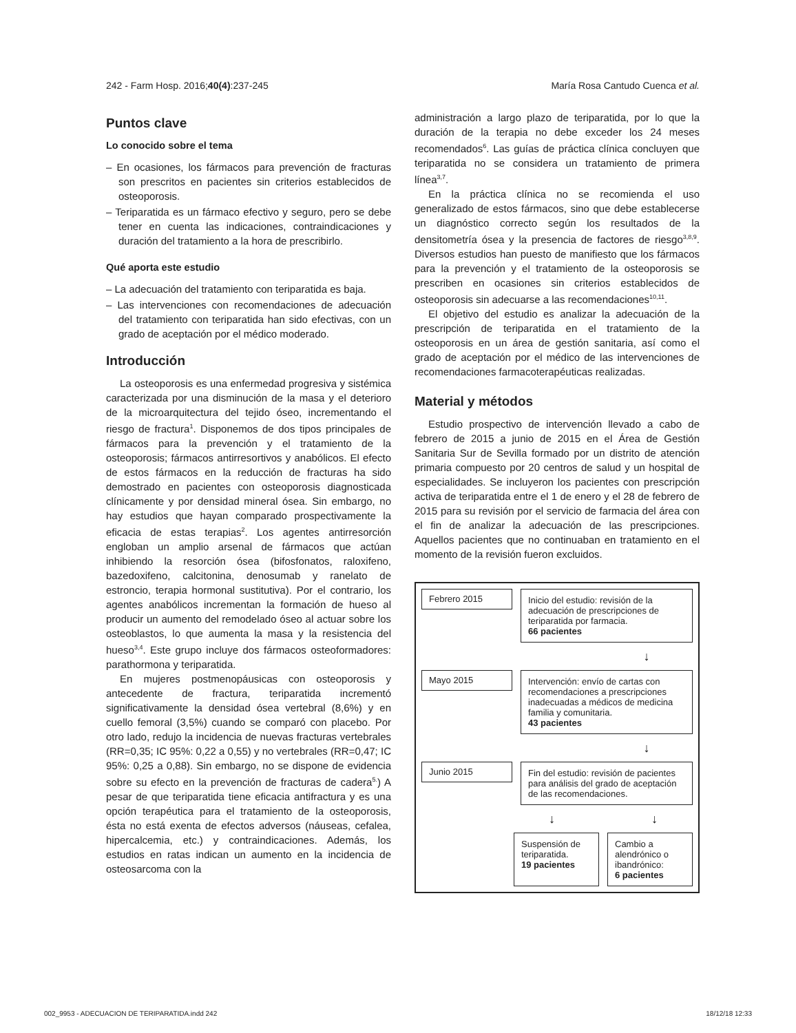242 - Farm Hosp. 2016;40(4):237-245 María Rosa Cantudo Cuenca et al.
Puntos clave
Lo conocido sobre el tema
– En ocasiones, los fármacos para prevención de fracturas son prescritos en pacientes sin criterios establecidos de osteoporosis.
– Teriparatida es un fármaco efectivo y seguro, pero se debe tener en cuenta las indicaciones, contraindicaciones y duración del tratamiento a la hora de prescribirlo.
Qué aporta este estudio
– La adecuación del tratamiento con teriparatida es baja.
– Las intervenciones con recomendaciones de adecuación del tratamiento con teriparatida han sido efectivas, con un grado de aceptación por el médico moderado.
Introducción
La osteoporosis es una enfermedad progresiva y sistémica caracterizada por una disminución de la masa y el deterioro de la microarquitectura del tejido óseo, incrementando el riesgo de fractura<sup>1</sup>. Disponemos de dos tipos principales de fármacos para la prevención y el tratamiento de la osteoporosis; fármacos antirresortivos y anabólicos. El efecto de estos fármacos en la reducción de fracturas ha sido demostrado en pacientes con osteoporosis diagnosticada clínicamente y por densidad mineral ósea. Sin embargo, no hay estudios que hayan comparado prospectivamente la eficacia de estas terapias<sup>2</sup>. Los agentes antirresorción engloban un amplio arsenal de fármacos que actúan inhibiendo la resorción ósea (bifosfonatos, raloxifeno, bazedoxifeno, calcitonina, denosumab y ranelato de estroncio, terapia hormonal sustitutiva). Por el contrario, los agentes anabólicos incrementan la formación de hueso al producir un aumento del remodelado óseo al actuar sobre los osteoblastos, lo que aumenta la masa y la resistencia del hueso<sup>3,4</sup>. Este grupo incluye dos fármacos osteoformadores: parathormona y teriparatida.
En mujeres postmenopáusicas con osteoporosis y antecedente de fractura, teriparatida incrementó significativamente la densidad ósea vertebral (8,6%) y en cuello femoral (3,5%) cuando se comparó con placebo. Por otro lado, redujo la incidencia de nuevas fracturas vertebrales (RR=0,35; IC 95%: 0,22 a 0,55) y no vertebrales (RR=0,47; IC 95%: 0,25 a 0,88). Sin embargo, no se dispone de evidencia sobre su efecto en la prevención de fracturas de cadera<sup>5.</sup>) A pesar de que teriparatida tiene eficacia antifractura y es una opción terapéutica para el tratamiento de la osteoporosis, ésta no está exenta de efectos adversos (náuseas, cefalea, hipercalcemia, etc.) y contraindicaciones. Además, los estudios en ratas indican un aumento en la incidencia de osteosarcoma con la
administración a largo plazo de teriparatida, por lo que la duración de la terapia no debe exceder los 24 meses recomendados<sup>6</sup>. Las guías de práctica clínica concluyen que teriparatida no se considera un tratamiento de primera línea<sup>3,7</sup>.
En la práctica clínica no se recomienda el uso generalizado de estos fármacos, sino que debe establecerse un diagnóstico correcto según los resultados de la densitometría ósea y la presencia de factores de riesgo<sup>3,8,9</sup>. Diversos estudios han puesto de manifiesto que los fármacos para la prevención y el tratamiento de la osteoporosis se prescriben en ocasiones sin criterios establecidos de osteoporosis sin adecuarse a las recomendaciones<sup>10,11</sup>.
El objetivo del estudio es analizar la adecuación de la prescripción de teriparatida en el tratamiento de la osteoporosis en un área de gestión sanitaria, así como el grado de aceptación por el médico de las intervenciones de recomendaciones farmacoterapéuticas realizadas.
Material y métodos
Estudio prospectivo de intervención llevado a cabo de febrero de 2015 a junio de 2015 en el Área de Gestión Sanitaria Sur de Sevilla formado por un distrito de atención primaria compuesto por 20 centros de salud y un hospital de especialidades. Se incluyeron los pacientes con prescripción activa de teriparatida entre el 1 de enero y el 28 de febrero de 2015 para su revisión por el servicio de farmacia del área con el fin de analizar la adecuación de las prescripciones. Aquellos pacientes que no continuaban en tratamiento en el momento de la revisión fueron excluidos.
Febrero 2015
Inicio del estudio: revisión de la adecuación de prescripciones de teriparatida por farmacia.
66 pacientes
↓
Mayo 2015
Intervención: envío de cartas con recomendaciones a prescripciones inadecuadas a médicos de medicina familia y comunitaria.
43 pacientes
↓
Junio 2015
Fin del estudio: revisión de pacientes para análisis del grado de aceptación de las recomendaciones.
↓ ↓
Suspensión de teriparatida.
19 pacientes
Cambio a alendrónico o ibandrónico:
6 pacientes
002_9953 - ADECUACION DE TERIPARATIDA.indd 242 18/12/18 12:33